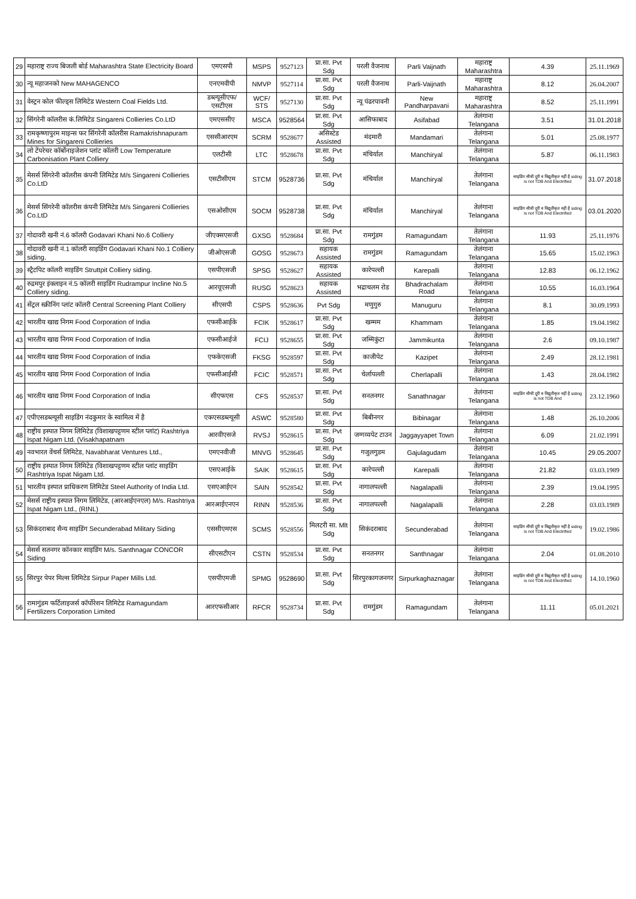| 29 | महाराष्ट्र राज्य बिजली बोर्ड Maharashtra State Electricity Board | एमएसपी | MSPS | 9527123 | प्रा.सा. Pvt Sdg | परली वैजनाथ | Parli Vaijnath | महाराष्ट्र Maharashtra | 4.39 | 25.11.1969 |
| 30 | न्यू महाजनको New MAHAGENCO | एनएमवीपी | NMVP | 9527114 | प्रा.सा. Pvt Sdg | परली वैजनाथ | Parli-Vaijnath | महाराष्ट्र Maharashtra | 8.12 | 26.04.2007 |
| 31 | वेस्ट्रन कोल फील्ड्स लिमिटेड Western Coal Fields Ltd. | डब्ल्यूसीएफ/ एसटीएस | WCF/ STS | 9527130 | प्रा.सा. Pvt Sdg | न्यू पंढरपावनी | New Pandharpavani | महाराष्ट्र Maharashtra | 8.52 | 25.11.1991 |
| 32 | सिंगरेनी कॉलरीस कं.लिमिटेड Singareni Collieries Co.LtD | एमएससीए | MSCA | 9528564 | प्रा.सा. Pvt Sdg | आसिफाबाद | Asifabad | तेलंगाना Telangana | 3.51 | 31.01.2018 |
| 33 | रामकृष्णापुरम माइन्स फर सिंगरेनी कॉलरीस Ramakrishnapuram Mines for Singareni Collieries | एससीआरएम | SCRM | 9528677 | असिस्टेड Assisted | मंदमारी | Mandamari | तेलंगाना Telangana | 5.01 | 25.08.1977 |
| 34 | लो टेंपरेचर कॉर्बोनाइजेशन प्लांट कॉलरी Low Temperature Carbonisation Plant Colliery | एलटीसी | LTC | 9528678 | प्रा.सा. Pvt Sdg | मंचिर्याल | Manchiryal | तेलंगाना Telangana | 5.87 | 06.11.1983 |
| 35 | मेसर्स सिंगरेनी कॉलरीस कंपनी लिमिटेड M/s Singareni Collieries Co.LtD | एसटीसीएम | STCM | 9528736 | प्रा.सा. Pvt Sdg | मंचिर्याल | Manchiryal | तेलंगाना Telangana | साइडिंग सीधी दूरी व विद्युतीकृत नहीं है siding is not TDB And Electrified | 31.07.2018 |
| 36 | मेसर्स सिंगरेनी कॉलरीस कंपनी लिमिटेड M/s Singareni Collieries Co.LtD | एसओसीएम | SOCM | 9528738 | प्रा.सा. Pvt Sdg | मंचिर्याल | Manchiryal | तेलंगाना Telangana | साइडिंग सीधी दूरी व विद्युतीकृत नहीं है siding is not TDB And Electrified | 03.01.2020 |
| 37 | गोदावरी खनी नं.6 कॉलरी Godavari Khani No.6 Colliery | जीएक्सएसजी | GXSG | 9528684 | प्रा.सा. Pvt Sdg | रामगुंडम | Ramagundam | तेलंगाना Telangana | 11.93 | 25.11.1976 |
| 38 | गोदावरी खनी नं.1 कॉलरी साइडिंग Godavari Khani No.1 Colliery siding. | जीओएसजी | GOSG | 9528673 | सहायक Assisted | रामगुंडम | Ramagundam | तेलंगाना Telangana | 15.65 | 15.02.1963 |
| 39 | स्ट्रैटपिट कॉलरी साइडिंग Struttpit Colliery siding. | एसपीएसजी | SPSG | 9528627 | सहायक Assisted | कारेपल्ली | Karepalli | तेलंगाना Telangana | 12.83 | 06.12.1962 |
| 40 | रुद्रमपुर इंक्लाइन नं.5 कॉलरी साइडिंग Rudrampur Incline No.5 Colliery siding. | आरयूएसजी | RUSG | 9528623 | सहायक Assisted | भद्राचलम रोड | Bhadrachalam Road | तेलंगाना Telangana | 10.55 | 16.03.1964 |
| 41 | सेंट्रल स्क्रीनिंग प्लांट कॉलरी Central Screening Plant Colliery | सीएसपी | CSPS | 9528636 | Pvt Sdg | मणुगुरु | Manuguru | तेलंगाना Telangana | 8.1 | 30.09.1993 |
| 42 | भारतीय खाद्य निगम Food Corporation of India | एफसीआईके | FCIK | 9528617 | प्रा.सा. Pvt Sdg | खम्मम | Khammam | तेलंगाना Telangana | 1.85 | 19.04.1982 |
| 43 | भारतीय खाद्य निगम Food Corporation of India | एफसीआईजे | FCIJ | 9528655 | प्रा.सा. Pvt Sdg | जम्मिकुंटा | Jammikunta | तेलंगाना Telangana | 2.6 | 09.10.1987 |
| 44 | भारतीय खाद्य निगम Food Corporation of India | एफकेएसजी | FKSG | 9528597 | प्रा.सा. Pvt Sdg | काजीपेट | Kazipet | तेलंगाना Telangana | 2.49 | 28.12.1981 |
| 45 | भारतीय खाद्य निगम Food Corporation of India | एफसीआईसी | FCIC | 9528571 | प्रा.सा. Pvt Sdg | चेर्लापल्ली | Cherlapalli | तेलंगाना Telangana | 1.43 | 28.04.1982 |
| 46 | भारतीय खाद्य निगम Food Corporation of India | सीएफएस | CFS | 9528537 | प्रा.सा. Pvt Sdg | सनतनगर | Sanathnagar | तेलंगाना Telangana | साइडिंग सीधी दूरी व विद्युतीकृत नहीं है siding is not TDB And | 23.12.1960 |
| 47 | एपीएसडब्ल्यूसी साइडिंग नंदकुमार के स्वामित्व में है | एकएसडब्ल्यूसी | ASWC | 9528580 | प्रा.सा. Pvt Sdg | बिबीनगर | Bibinagar | तेलंगाना Telangana | 1.48 | 26.10.2006 |
| 48 | राष्ट्रीय इस्पात निगम लिमिटेड (विशाखपट्टणम स्टील प्लांट) Rashtriya Ispat Nigam Ltd. (Visakhapatnam | आरवीएसजे | RVSJ | 9528615 | प्रा.सा. Pvt Sdg | जग्गय्यपेट टाउन | Jaggayyapet Town | तेलंगाना Telangana | 6.09 | 21.02.1991 |
| 49 | नवभारत वेंचर्स लिमिटेड, Navabharat Ventures Ltd., | एमएनवीजी | MNVG | 9528645 | प्रा.सा. Pvt Sdg | गजुलगुडम | Gajulagudam | तेलंगाना Telangana | 10.45 | 29.05.2007 |
| 50 | राष्ट्रीय इस्पात निगम लिमिटेड (विशाखपट्टणम स्टील प्लांट साइडिंग Rashtriya Ispat Nigam Ltd. | एसएआईके | SAIK | 9528615 | प्रा.सा. Pvt Sdg | कारेपल्ली | Karepalli | तेलंगाना Telangana | 21.82 | 03.03.1989 |
| 51 | भारतीय इस्पात प्राधिकरण लिमिटेड Steel Authority of India Ltd. | एसएआईएन | SAIN | 9528542 | प्रा.सा. Pvt Sdg | नागालपल्ली | Nagalapalli | तेलंगाना Telangana | 2.39 | 19.04.1995 |
| 52 | मेसर्स राष्ट्रीय इस्पात निगम लिमिटेड, (आरआईएनएल) M/s. Rashtriya Ispat Nigam Ltd., (RINL) | आरआईएनएन | RINN | 9528536 | प्रा.सा. Pvt Sdg | नागालपल्ली | Nagalapalli | तेलंगाना Telangana | 2.28 | 03.03.1989 |
| 53 | सिकंदराबाद सैन्य साइडिंग Secunderabad Military Siding | एससीएमएस | SCMS | 9528556 | मिलटरी सा. Mlt Sdg | सिकंदराबाद | Secunderabad | तेलंगाना Telangana | साइडिंग सीधी दूरी व विद्युतीकृत नहीं है siding is not TDB And Electrified | 19.02.1986 |
| 54 | मेसर्स सतनगर कॉनकार साइडिंग M/s. Santhnagar CONCOR Siding | सीएसटीएन | CSTN | 9528534 | प्रा.सा. Pvt Sdg | सनतनगर | Santhnagar | तेलंगाना Telangana | 2.04 | 01.08.2010 |
| 55 | सिरपुर पेपर मिल्स लिमिटेड Sirpur Paper Mills Ltd. | एसपीएमजी | SPMG | 9528690 | प्रा.सा. Pvt Sdg | सिरपुरकागजनगर | Sirpurkaghaznagar | तेलंगाना Telangana | साइडिंग सीधी दूरी व विद्युतीकृत नहीं है siding is not TDB And Electrified | 14.10.1960 |
| 56 | रामागुंडम फर्टिलाइजर्स कॉर्पोरेशन लिमिटेड Ramagundam Fertilizers Corporation Limited | आरएफसीआर | RFCR | 9528734 | प्रा.सा. Pvt Sdg | रामगुंडम | Ramagundam | तेलंगाना Telangana | 11.11 | 05.01.2021 |